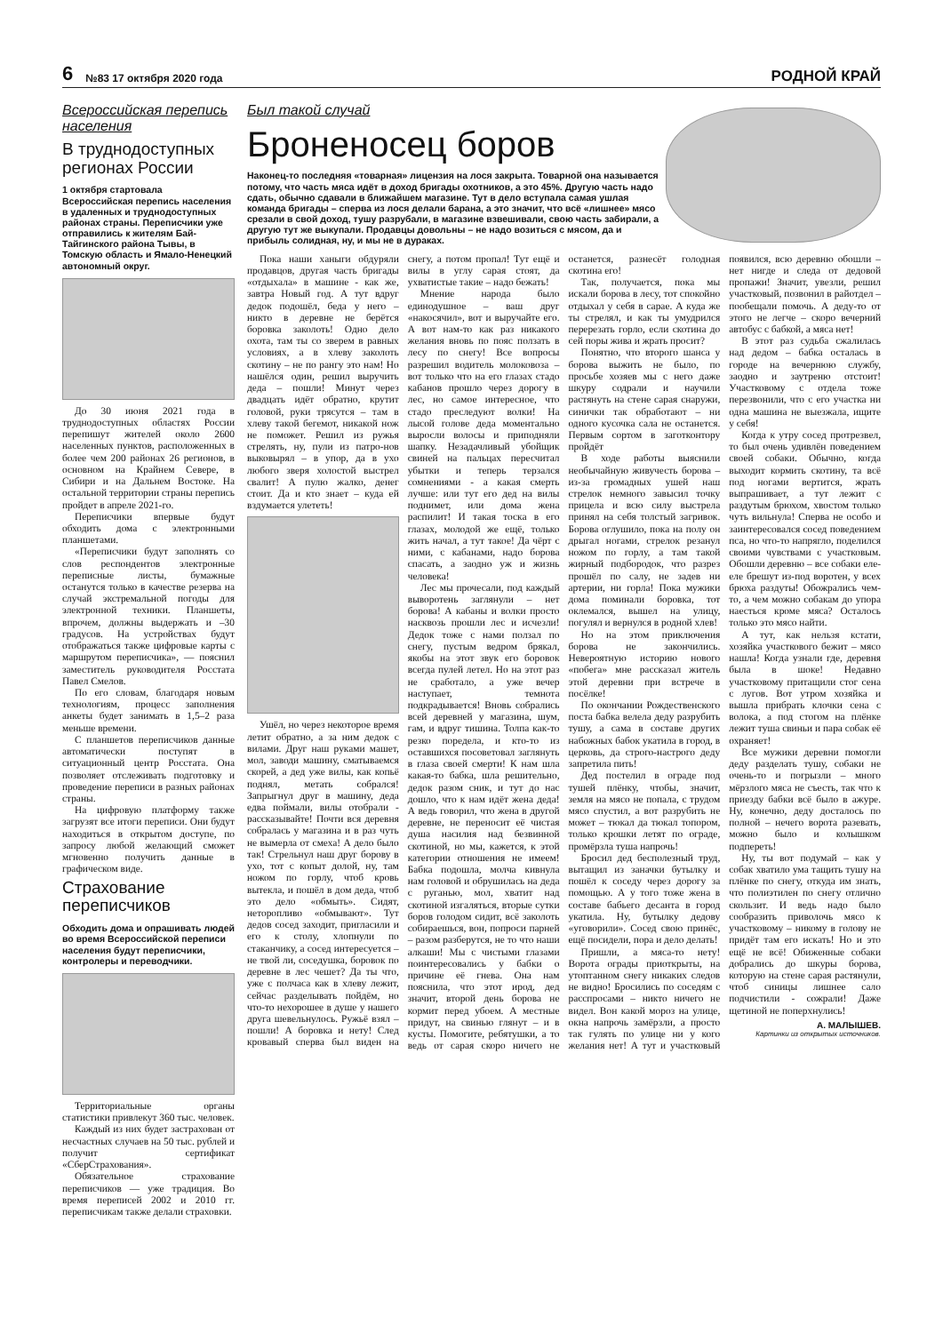6 №83 17 октября 2020 года РОДНОЙ КРАЙ
Всероссийская перепись населения
В труднодоступных регионах России
1 октября стартовала Всероссийская перепись населения в удаленных и труднодоступных районах страны. Переписчики уже отправились к жителям Бай-Тайгинского района Тывы, в Томскую область и Ямало-Ненецкий автономный округ.
До 30 июня 2021 года в труднодоступных областях России перепишут жителей около 2600 населенных пунктов, расположенных в более чем 200 районах 26 регионов, в основном на Крайнем Севере, в Сибири и на Дальнем Востоке. На остальной территории страны перепись пройдет в апреле 2021-го.
Переписчики впервые будут обходить дома с электронными планшетами.
«Переписчики будут заполнять со слов респондентов электронные переписные листы, бумажные останутся только в качестве резерва на случай экстремальной погоды для электронной техники. Планшеты, впрочем, должны выдержать и –30 градусов. На устройствах будут отображаться также цифровые карты с маршрутом переписчика», — пояснил заместитель руководителя Росстата Павел Смелов.
По его словам, благодаря новым технологиям, процесс заполнения анкеты будет занимать в 1,5–2 раза меньше времени.
С планшетов переписчиков данные автоматически поступят в ситуационный центр Росстата. Она позволяет отслеживать подготовку и проведение переписи в разных районах страны.
На цифровую платформу также загрузят все итоги переписи. Они будут находиться в открытом доступе, по запросу любой желающий сможет мгновенно получить данные в графическом виде.
Страхование переписчиков
Обходить дома и опрашивать людей во время Всероссийской переписи населения будут переписчики, контролеры и переводчики.
Территориальные органы статистики привлекут 360 тыс. человек.
Каждый из них будет застрахован от несчастных случаев на 50 тыс. рублей и получит сертификат «СберСтрахования».
Обязательное страхование переписчиков — уже традиция. Во время переписей 2002 и 2010 гг. переписчикам также делали страховки.
Был такой случай
Броненосец боров
Наконец-то последняя «товарная» лицензия на лося закрыта. Товарной она называется потому, что часть мяса идёт в доход бригады охотников, а это 45%. Другую часть надо сдать, обычно сдавали в ближайшем магазине. Тут в дело вступала самая ушлая команда бригады – сперва из лося делали барана, а это значит, что всё «лишнее» мясо срезали в свой доход, тушу разрубали, в магазине взвешивали, свою часть забирали, а другую тут же выкупали. Продавцы довольны – не надо возиться с мясом, да и прибыль солидная, ну, и мы не в дураках.
Пока наши ханыги обдуряли продавцов, другая часть бригады «отдыхала» в машине - как же, завтра Новый год. А тут вдруг дедок подошёл, беда у него – никто в деревне не берётся боровка заколоть! Одно дело охота, там ты со зверем в равных условиях, а в хлеву заколоть скотину – не по рангу это нам! Но нашёлся один, решил выручить деда – пошли! Минут через двадцать идёт обратно, крутит головой, руки трясутся – там в хлеву такой бегемот, никакой нож не поможет. Решил из ружья стрелять, ну, пули из патро-нов выковырял – в упор, да в ухо любого зверя холостой выстрел свалит! А пулю жалко, денег стоит. Да и кто знает – куда ей вздумается улететь!
Ушёл, но через некоторое время летит обратно, а за ним дедок с вилами. Друг наш руками машет, мол, заводи машину, сматываемся скорей, а дед уже вилы, как копьё поднял, метать собрался! Запрыгнул друг в машину, деда едва поймали, вилы отобрали - рассказывайте! Почти вся деревня собралась у магазина и в раз чуть не вымерла от смеха! А дело было так! Стрельнул наш друг борову в ухо, тот с копыт долой, ну, там ножом по горлу, чтоб кровь вытекла, и пошёл в дом деда, чтоб это дело «обмыть». Сидят, неторопливо «обмывают». Тут дедов сосед заходит, пригласили и его к столу, хлопнули по стаканчику, а сосед интересуется – не твой ли, соседушка, боровок по деревне в лес чешет? Да ты что, уже с полчаса как в хлеву лежит, сейчас разделывать пойдём, но что-то нехорошее в душе у нашего друга шевельнулось. Ружьё взял – пошли! А боровка и нету! След кровавый сперва был виден на снегу, а потом пропал! Тут ещё и вилы в углу сарая стоят, да ухватистые такие – надо бежать!
Мнение народа было единодушное – ваш друг «накосячил», вот и выручайте его. А вот нам-то как раз никакого желания вновь по пояс ползать в лесу по снегу! Все вопросы разрешил водитель молоковоза – вот только что на его глазах стадо кабанов прошло через дорогу в лес, но самое интересное, что стадо преследуют волки! На лысой голове деда моментально выросли волосы и приподняли шапку. Незадачливый убойщик свиней на пальцах пересчитал убытки и теперь терзался сомнениями - а какая смерть лучше: или тут его дед на вилы поднимет, или дома жена распилит! И такая тоска в его глазах, молодой же ещё, только жить начал, а тут такое! Да чёрт с ними, с кабанами, надо борова спасать, а заодно уж и жизнь человека!
Лес мы прочесали, под каждый выворотень заглянули – нет борова! А кабаны и волки просто насквозь прошли лес и исчезли! Дедок тоже с нами ползал по снегу, пустым ведром брякал, якобы на этот звук его боровок всегда пулей летел. Но на этот раз не сработало, а уже вечер наступает, темнота подкрадывается! Вновь собрались всей деревней у магазина, шум, гам, и вдруг тишина. Толпа как-то резко поредела, и кто-то из оставшихся посоветовал заглянуть в глаза своей смерти! К нам шла какая-то бабка, шла решительно, дедок разом сник, и тут до нас дошло, что к нам идёт жена деда! А ведь говорил, что жена в другой деревне, не переносит её чистая душа насилия над безвинной скотиной, но мы, кажется, к этой категории отношения не имеем! Бабка подошла, молча кивнула нам головой и обрушилась на деда с руганью, мол, хватит над скотиной изгаляться, вторые сутки боров голодом сидит, всё заколоть собираешься, вон, попроси парней – разом разберутся, не то что наши алкаши! Мы с чистыми глазами поинтересовались у бабки о причине её гнева. Она нам пояснила, что этот ирод, дед значит, второй день борова не кормит перед убоем. А местные придут, на свинью глянут – и в кусты. Помогите, ребятушки, а то ведь от сарая скоро ничего не останется, разнесёт голодная скотина его!
Так, получается, пока мы искали борова в лесу, тот спокойно отдыхал у себя в сарае. А куда же ты стрелял, и как ты умудрился перерезать горло, если скотина до сей поры жива и жрать просит?
Понятно, что второго шанса у борова выжить не было, по просьбе хозяев мы с него даже шкуру содрали и научили растянуть на стене сарая снаружи, синички так обработают – ни одного кусочка сала не останется. Первым сортом в заготконтору пройдёт
В ходе работы выяснили необычайную живучесть борова – из-за громадных ушей наш стрелок немного завысил точку прицела и всю силу выстрела принял на себя толстый загривок. Борова оглушило, пока на полу он дрыгал ногами, стрелок резанул ножом по горлу, а там такой жирный подбородок, что разрез прошёл по салу, не задев ни артерии, ни горла! Пока мужики дома поминали боровка, тот оклемался, вышел на улицу, погулял и вернулся в родной хлев!
Но на этом приключения борова не закончились. Невероятную историю нового «побега» мне рассказал житель этой деревни при встрече в посёлке!
По окончании Рождественского поста бабка велела деду разрубить тушу, а сама в составе других набожных бабок укатила в город, в церковь, да строго-настрого деду запретила пить!
Дед постелил в ограде под тушей плёнку, чтобы, значит, земля на мясо не попала, с трудом мясо спустил, а вот разрубить не может – тюкал да тюкал топором, только крошки летят по ограде, промёрзла туша напрочь!
Бросил дед бесполезный труд, вытащил из заначки бутылку и пошёл к соседу через дорогу за помощью. А у того тоже жена в составе бабьего десанта в город укатила. Ну, бутылку дедову «уговорили». Сосед свою принёс, ещё посидели, пора и дело делать!
Пришли, а мяса-то нету! Ворота ограды приоткрыты, на утоптанном снегу никаких следов не видно! Бросились по соседям с расспросами – никто ничего не видел. Вон какой мороз на улице, окна напрочь замёрзли, а просто так гулять по улице ни у кого желания нет! А тут и участковый появился, всю деревню обошли – нет нигде и следа от дедовой пропажи! Значит, увезли, решил участковый, позвонил в райотдел – пообещали помочь. А деду-то от этого не легче – скоро вечерний автобус с бабкой, а мяса нет!
В этот раз судьба сжалилась над дедом – бабка осталась в городе на вечернюю службу, заодно и заутреню отстоит! Участковому с отдела тоже перезвонили, что с его участка ни одна машина не выезжала, ищите у себя!
Когда к утру сосед протрезвел, то был очень удивлён поведением своей собаки. Обычно, когда выходит кормить скотину, та всё под ногами вертится, жрать выпрашивает, а тут лежит с раздутым брюхом, хвостом только чуть вильнула! Сперва не особо и заинтересовался сосед поведением пса, но что-то напрягло, поделился своими чувствами с участковым. Обошли деревню – все собаки еле-еле брешут из-под воротен, у всех брюха раздуты! Обожрались чем-то, а чем можно собакам до упора наесться кроме мяса? Осталось только это мясо найти.
А тут, как нельзя кстати, хозяйка участкового бежит – мясо нашла! Когда узнали где, деревня была в шоке! Недавно участковому притащили стог сена с лугов. Вот утром хозяйка и вышла прибрать клочки сена с волока, а под стогом на плёнке лежит туша свиньи и пара собак её охраняет!
Все мужики деревни помогли деду разделать тушу, собаки не очень-то и погрызли – много мёрзлого мяса не съесть, так что к приезду бабки всё было в ажуре. Ну, конечно, деду досталось по полной – нечего ворота разевать, можно было и колышком подпереть!
Ну, ты вот подумай – как у собак хватило ума тащить тушу на плёнке по снегу, откуда им знать, что полиэтилен по снегу отлично скользит. И ведь надо было сообразить приволочь мясо к участковому – никому в голову не придёт там его искать! Но и это ещё не всё! Обиженные собаки добрались до шкуры борова, которую на стене сарая растянули, чтоб синицы лишнее сало подчистили - сожрали! Даже щетиной не поперхнулись!
А. МАЛЫШЕВ.
Картинки из открытых источников.